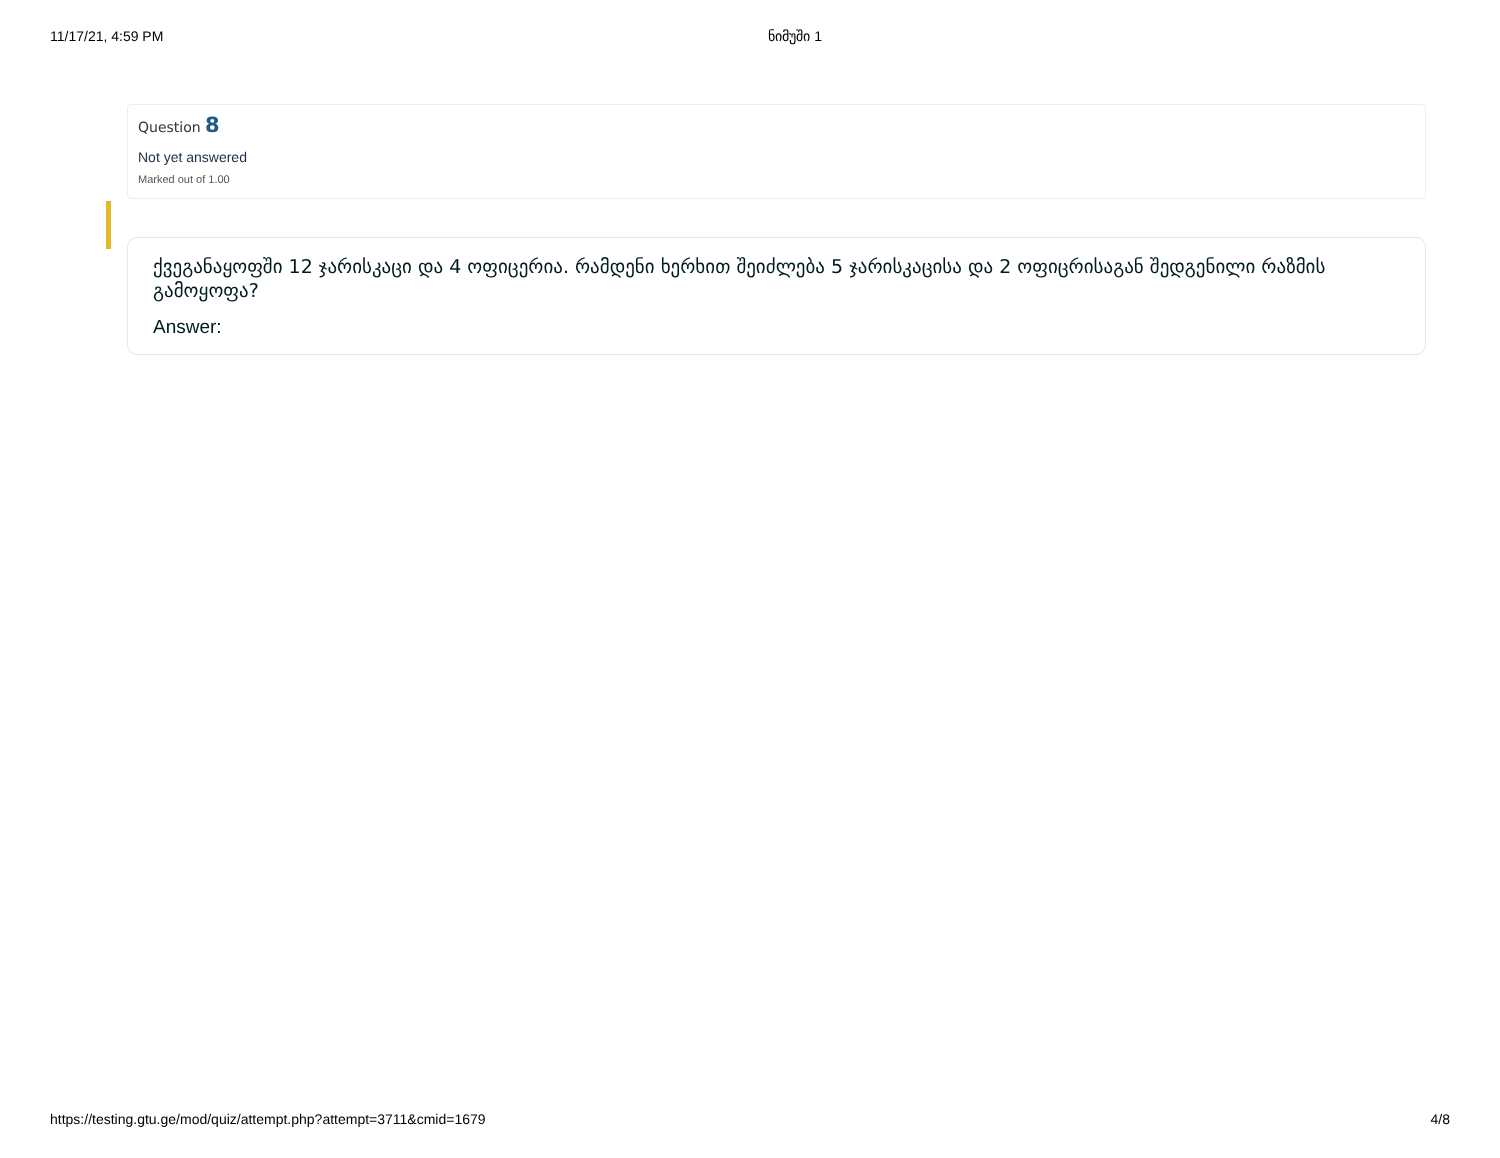11/17/21, 4:59 PM ნიმუში 1
Question 8
Not yet answered
Marked out of 1.00
ქვეგანაყოფში 12 ჯარისკაცი და 4 ოფიცერია. რამდენი ხერხით შეიძლება 5 ჯარისკაცისა და 2 ოფიცრისაგან შედგენილი რაზმის გამოყოფა?
Answer:
https://testing.gtu.ge/mod/quiz/attempt.php?attempt=3711&cmid=1679 4/8